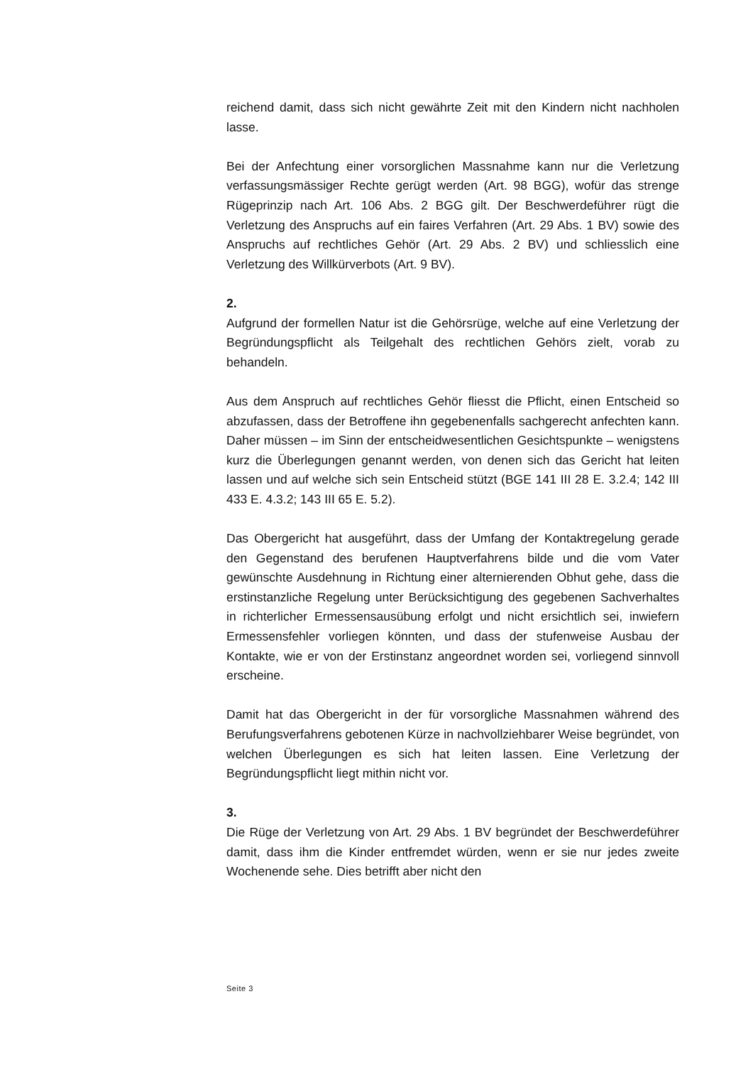reichend damit, dass sich nicht gewährte Zeit mit den Kindern nicht nachholen lasse.
Bei der Anfechtung einer vorsorglichen Massnahme kann nur die Verletzung verfassungsmässiger Rechte gerügt werden (Art. 98 BGG), wofür das strenge Rügeprinzip nach Art. 106 Abs. 2 BGG gilt. Der Beschwerdeführer rügt die Verletzung des Anspruchs auf ein faires Verfahren (Art. 29 Abs. 1 BV) sowie des Anspruchs auf rechtliches Gehör (Art. 29 Abs. 2 BV) und schliesslich eine Verletzung des Willkürverbots (Art. 9 BV).
2.
Aufgrund der formellen Natur ist die Gehörsrüge, welche auf eine Verletzung der Begründungspflicht als Teilgehalt des rechtlichen Gehörs zielt, vorab zu behandeln.
Aus dem Anspruch auf rechtliches Gehör fliesst die Pflicht, einen Entscheid so abzufassen, dass der Betroffene ihn gegebenenfalls sachgerecht anfechten kann. Daher müssen – im Sinn der entscheidwesentlichen Gesichtspunkte – wenigstens kurz die Überlegungen genannt werden, von denen sich das Gericht hat leiten lassen und auf welche sich sein Entscheid stützt (BGE 141 III 28 E. 3.2.4; 142 III 433 E. 4.3.2; 143 III 65 E. 5.2).
Das Obergericht hat ausgeführt, dass der Umfang der Kontaktregelung gerade den Gegenstand des berufenen Hauptverfahrens bilde und die vom Vater gewünschte Ausdehnung in Richtung einer alternierenden Obhut gehe, dass die erstinstanzliche Regelung unter Berücksichtigung des gegebenen Sachverhaltes in richterlicher Ermessensausübung erfolgt und nicht ersichtlich sei, inwiefern Ermessensfehler vorliegen könnten, und dass der stufenweise Ausbau der Kontakte, wie er von der Erstinstanz angeordnet worden sei, vorliegend sinnvoll erscheine.
Damit hat das Obergericht in der für vorsorgliche Massnahmen während des Berufungsverfahrens gebotenen Kürze in nachvollziehbarer Weise begründet, von welchen Überlegungen es sich hat leiten lassen. Eine Verletzung der Begründungspflicht liegt mithin nicht vor.
3.
Die Rüge der Verletzung von Art. 29 Abs. 1 BV begründet der Beschwerdeführer damit, dass ihm die Kinder entfremdet würden, wenn er sie nur jedes zweite Wochenende sehe. Dies betrifft aber nicht den
Seite 3